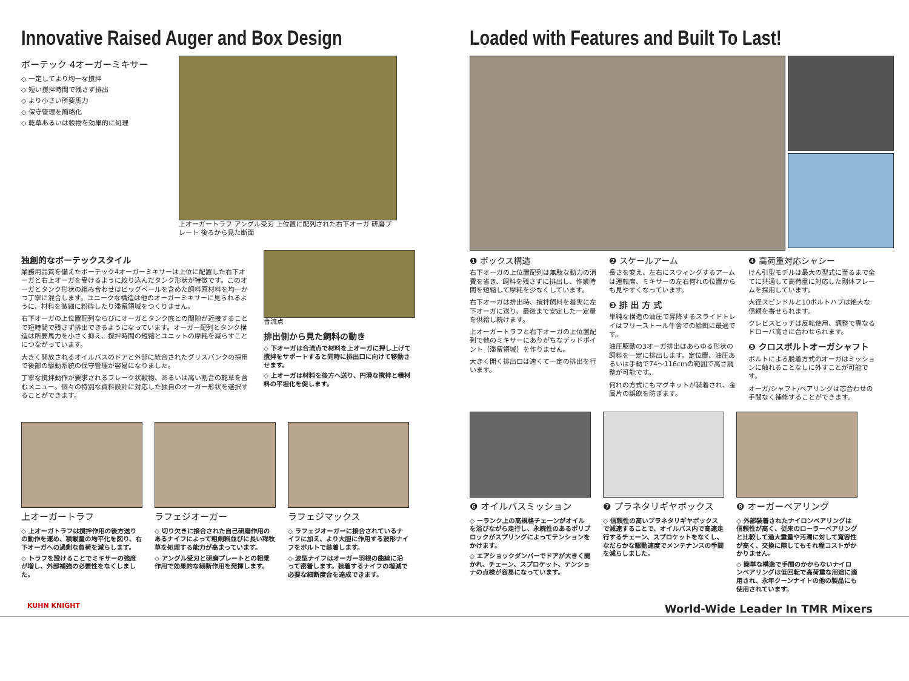Innovative Raised Auger and Box Design
ボーテック 4オーガーミキサー
◇ 一定してより均一な撹拌
◇ 短い撹拌時間で残さず排出
◇ より小さい所要馬力
◇ 保守管理を簡略化
◇ 乾草あるいは穀物を効果的に処理
上オーガートラフ アングル受刃 上位置に配列された右下オーガ 研磨プレート 後ろから見た断面
独創的なボーテックスタイル
業務用品質を備えたボーテック4オーガーミキサーは上位に配置した右下オーガと右上オーガを受けるように絞り込んだタンク形状が特徴です。このオーガとタンク形状の組み合わせはビッグベールを含めた飼料原材料を均一かつ丁寧に混合します。ユニークな構造は他のオーガーミキサーに見られるように、材料を微細に粉砕したり滞留領域をつくりません。
右下オーガの上位置配列ならびにオーガとタンク底との間隙が近接することで短時間で残さず排出できるようになっています。オーガー配列とタンク構造は所要馬力を小さく抑え、撹拌時間の短縮とユニットの摩耗を減らすことにつながっています。
大きく開放されるオイルバスのドアと外部に統合されたグリスバンクの採用で後部の駆動系統の保守管理が容易になりました。
丁寧な撹拌動作が要求されるフレーク状穀物、あるいは高い割合の乾草を含むメニュー。個々の特別な資料設計に対応した独自のオーガー形状を選択することができます。
合流点
排出側から見た飼料の動き
◇ 下オーガは合流点で材料を上オーガに押し上げて撹拌をサポートすると同時に排出口に向けて移動させます。
◇ 上オーガは材料を後方へ送り、円滑な撹拌と積材料の平坦化を促します。
上オーガートラフ
◇ 上オーガトラフは撹拌作用の後方送りの動作を速め、積載量の均平化を図り、右下オーガへの過剰な負荷を減らします。
◇ トラフを設けることでミキサーの強度が増し、外部補強の必要性をなくしました。
ラフェジオーガー
◇ 切り欠きに接合された自己研磨作用のあるナイフによって粗飼料並びに長い稈牧草を処理する能力が高まっています。
◇ アングル受刃と研磨プレートとの相乗作用で効果的な細断作用を発揮します。
ラフェジマックス
◇ ラフェジオーガーに接合されているナイフに加え、より大胆に作用する波形ナイフをボルトで装着します。
◇ 波型ナイフはオーガー羽根の曲線に沿って密着します。装着するナイフの増減で必要な細断度合を達成できます。
Loaded with Features and Built To Last!
❶ ボックス構造
右下オーガの上位置配列は無駄な動力の消費を省き、飼料を残さずに排出し、作業時間を短縮して摩耗を少なくしています。
右下オーガは排出時、撹拌飼料を着実に左下オーガに送り、最後まで安定した一定量を供給し続けます。
上オーガートラフと右下オーガの上位置配列で他のミキサーにありがちなデッドポイント（滞留領域）を作りません。
大きく開く排出口は速くて一定の排出を行います。
❷ スケールアーム
長さを変え、左右にスウィングするアームは運転席、ミキサーの左右何れの位置からも見やすくなっています。
❸ 排 出 方 式
単純な構造の油圧で昇降するスライドトレイはフリーストール牛舎での給餌に最適です。
油圧駆動の3オーガ排出はあらゆる形状の飼料を一定に排出します。定位置、油圧あるいは手動で74～116cmの範囲で高さ調整が可能です。
何れの方式にもマグネットが装着され、金属片の誤飲を防ぎます。
❹ 高荷重対応シャシー
けん引型モデルは最大の型式に至るまで全てに共通して高荷重に対応した剛体フレームを採用しています。
大径スピンドルと10ボルトハブは絶大な信頼を寄せられます。
クレビスヒッチは反転使用、調整で異なるドローバ高さに合わせられます。
❺ クロスボルトオーガシャフト
ボルトによる脱着方式のオーガはミッションに触れることなしに外すことが可能です。
オーガ/シャフト/ベアリングは芯合わせの手間なく補修することができます。
❻ オイルバスミッション
◇ ーランク上の高規格チェーンがオイルを浴びながら走行し、永続性のあるポリブロックがスプリングによってテンションをかけます。
◇ エアショックダンパーでドアが大きく開かれ、チェーン、スプロケット、テンショナの点検が容易になっています。
❼ プラネタリギヤボックス
◇ 信頼性の高いプラネタリギヤボックスで減速することで、オイルバス内で高速走行するチェーン、スプロケットをなくし、なだらかな駆動速度でメンテナンスの手間を減らしました。
❽ オーガーベアリング
◇ 外部装着されたナイロンベアリングは信頼性が高く、従来のローラーベアリングと比較して過大重量や汚濁に対して寛容性が高く、交換に際してもそれ程コストがかかりません。
◇ 簡単な構造で手間のかからないナイロンベアリングは低回転で高荷重な用途に適用され、永年クーンナイトの他の製品にも使用されています。
KUHN KNIGHT
World-Wide Leader In TMR Mixers